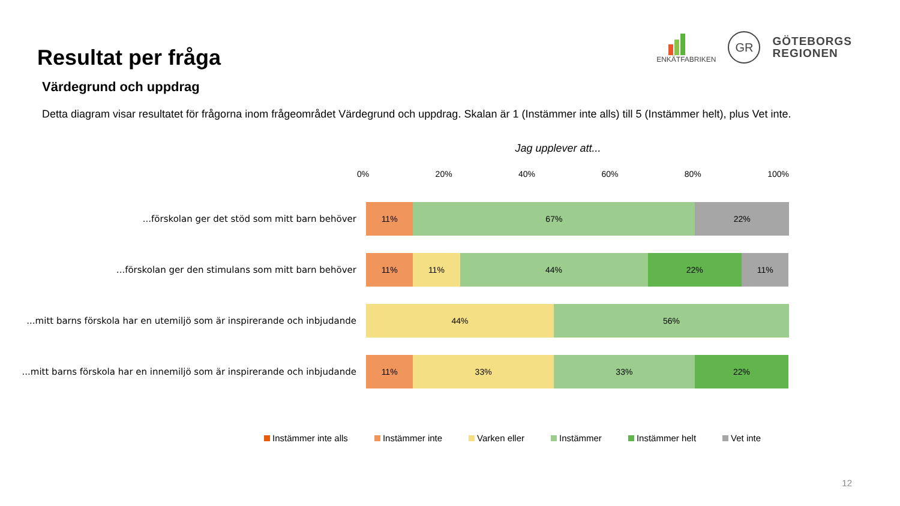Resultat per fråga
ENKÄTFABRIKEN
GR
GÖTEBORGS
REGIONEN
Värdegrund och uppdrag
Detta diagram visar resultatet för frågorna inom frågeområdet Värdegrund och uppdrag. Skalan är 1 (Instämmer inte alls) till 5 (Instämmer helt), plus Vet inte.
Jag upplever att...
0% 20% 40% 60% 80% 100%
...förskolan ger det stöd som mitt barn behöver
11% 67% 22%
...förskolan ger den stimulans som mitt barn behöver
11% 11% 44% 22% 11%
...mitt barns förskola har en utemiljö som är inspirerande och inbjudande
44% 56%
...mitt barns förskola har en innemiljö som är inspirerande och inbjudande
11% 33% 33% 22%
Instämmer inte alls Instämmer inte Varken eller Instämmer Instämmer helt Vet inte
12